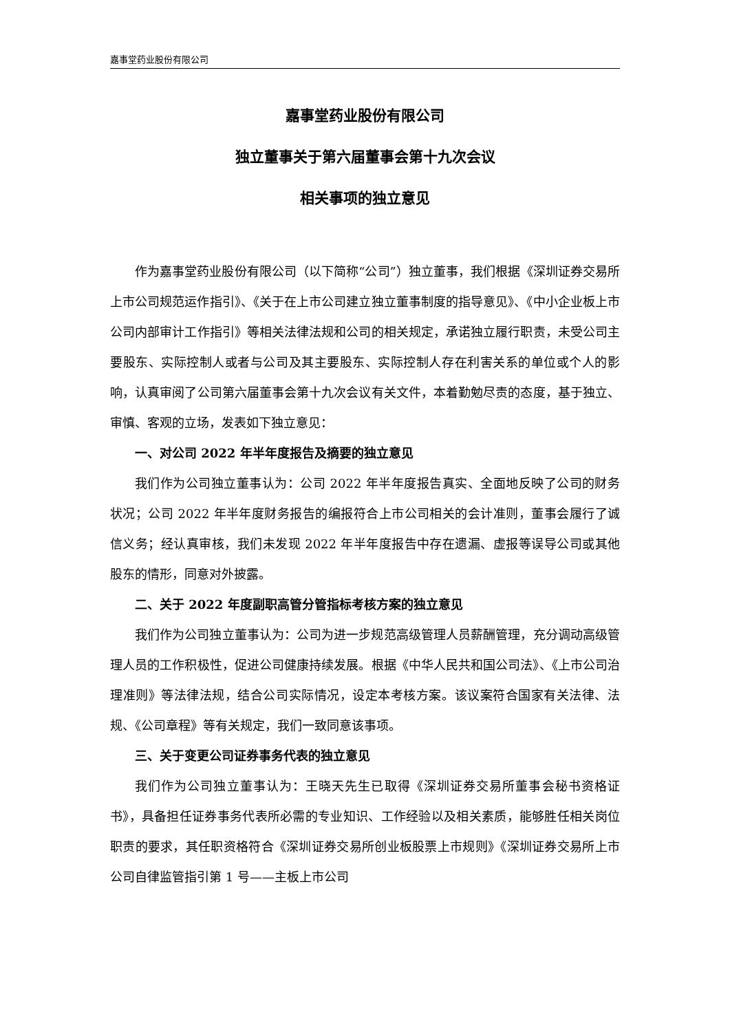嘉事堂药业股份有限公司
嘉事堂药业股份有限公司
独立董事关于第六届董事会第十九次会议
相关事项的独立意见
作为嘉事堂药业股份有限公司（以下简称“公司”）独立董事，我们根据《深圳证券交易所上市公司规范运作指引》、《关于在上市公司建立独立董事制度的指导意见》、《中小企业板上市公司内部审计工作指引》等相关法律法规和公司的相关规定，承诺独立履行职责，未受公司主要股东、实际控制人或者与公司及其主要股东、实际控制人存在利害关系的单位或个人的影响，认真审阅了公司第六届董事会第十九次会议有关文件，本着勤勉尽责的态度，基于独立、审慎、客观的立场，发表如下独立意见：
一、对公司 2022 年半年度报告及摘要的独立意见
我们作为公司独立董事认为：公司 2022 年半年度报告真实、全面地反映了公司的财务状况；公司 2022 年半年度财务报告的编报符合上市公司相关的会计准则，董事会履行了诚信义务；经认真审核，我们未发现 2022 年半年度报告中存在遗漏、虚报等误导公司或其他股东的情形，同意对外披露。
二、关于 2022 年度副职高管分管指标考核方案的独立意见
我们作为公司独立董事认为：公司为进一步规范高级管理人员薪酬管理，充分调动高级管理人员的工作积极性，促进公司健康持续发展。根据《中华人民共和国公司法》、《上市公司治理准则》等法律法规，结合公司实际情况，设定本考核方案。该议案符合国家有关法律、法规、《公司章程》等有关规定，我们一致同意该事项。
三、关于变更公司证券事务代表的独立意见
我们作为公司独立董事认为：王晓天先生已取得《深圳证券交易所董事会秘书资格证书》，具备担任证券事务代表所必需的专业知识、工作经验以及相关素质，能够胜任相关岗位职责的要求，其任职资格符合《深圳证券交易所创业板股票上市规则》《深圳证券交易所上市公司自律监管指引第 1 号——主板上市公司